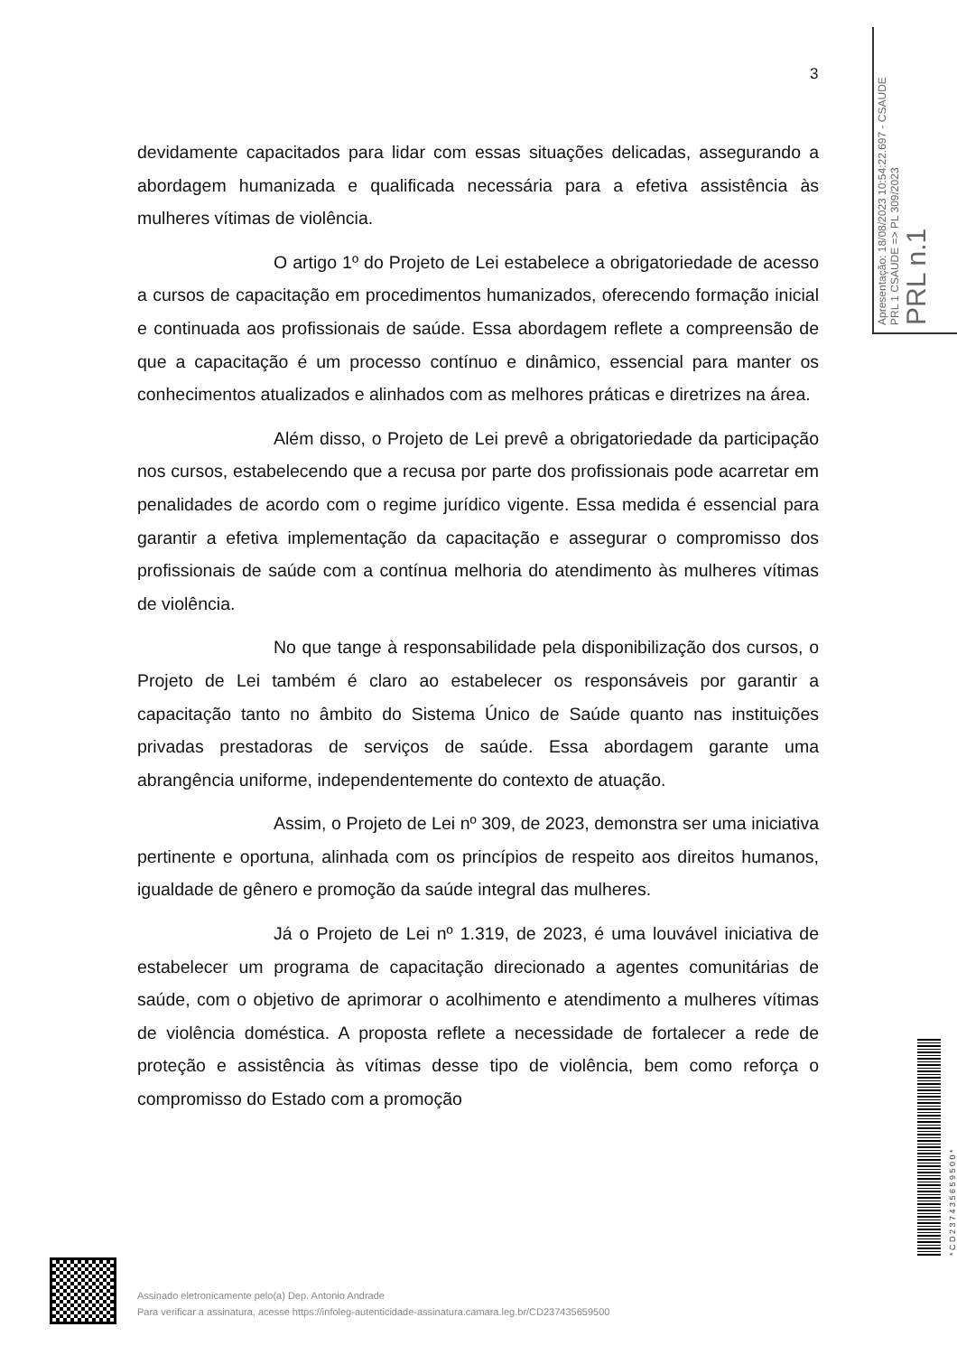3
Apresentação: 18/08/2023 10:54:22.697 - CSAUDE
PRL 1 CSAUDE => PL 309/2023
PRL n.1
devidamente capacitados para lidar com essas situações delicadas, assegurando a abordagem humanizada e qualificada necessária para a efetiva assistência às mulheres vítimas de violência.
O artigo 1º do Projeto de Lei estabelece a obrigatoriedade de acesso a cursos de capacitação em procedimentos humanizados, oferecendo formação inicial e continuada aos profissionais de saúde. Essa abordagem reflete a compreensão de que a capacitação é um processo contínuo e dinâmico, essencial para manter os conhecimentos atualizados e alinhados com as melhores práticas e diretrizes na área.
Além disso, o Projeto de Lei prevê a obrigatoriedade da participação nos cursos, estabelecendo que a recusa por parte dos profissionais pode acarretar em penalidades de acordo com o regime jurídico vigente. Essa medida é essencial para garantir a efetiva implementação da capacitação e assegurar o compromisso dos profissionais de saúde com a contínua melhoria do atendimento às mulheres vítimas de violência.
No que tange à responsabilidade pela disponibilização dos cursos, o Projeto de Lei também é claro ao estabelecer os responsáveis por garantir a capacitação tanto no âmbito do Sistema Único de Saúde quanto nas instituições privadas prestadoras de serviços de saúde. Essa abordagem garante uma abrangência uniforme, independentemente do contexto de atuação.
Assim, o Projeto de Lei nº 309, de 2023, demonstra ser uma iniciativa pertinente e oportuna, alinhada com os princípios de respeito aos direitos humanos, igualdade de gênero e promoção da saúde integral das mulheres.
Já o Projeto de Lei nº 1.319, de 2023, é uma louvável iniciativa de estabelecer um programa de capacitação direcionado a agentes comunitárias de saúde, com o objetivo de aprimorar o acolhimento e atendimento a mulheres vítimas de violência doméstica. A proposta reflete a necessidade de fortalecer a rede de proteção e assistência às vítimas desse tipo de violência, bem como reforça o compromisso do Estado com a promoção
* C D 2 3 7 4 3 5 6 5 9 5 0 0 *
Assinado eletronicamente pelo(a) Dep. Antonio Andrade
Para verificar a assinatura, acesse https://infoleg-autenticidade-assinatura.camara.leg.br/CD237435659500